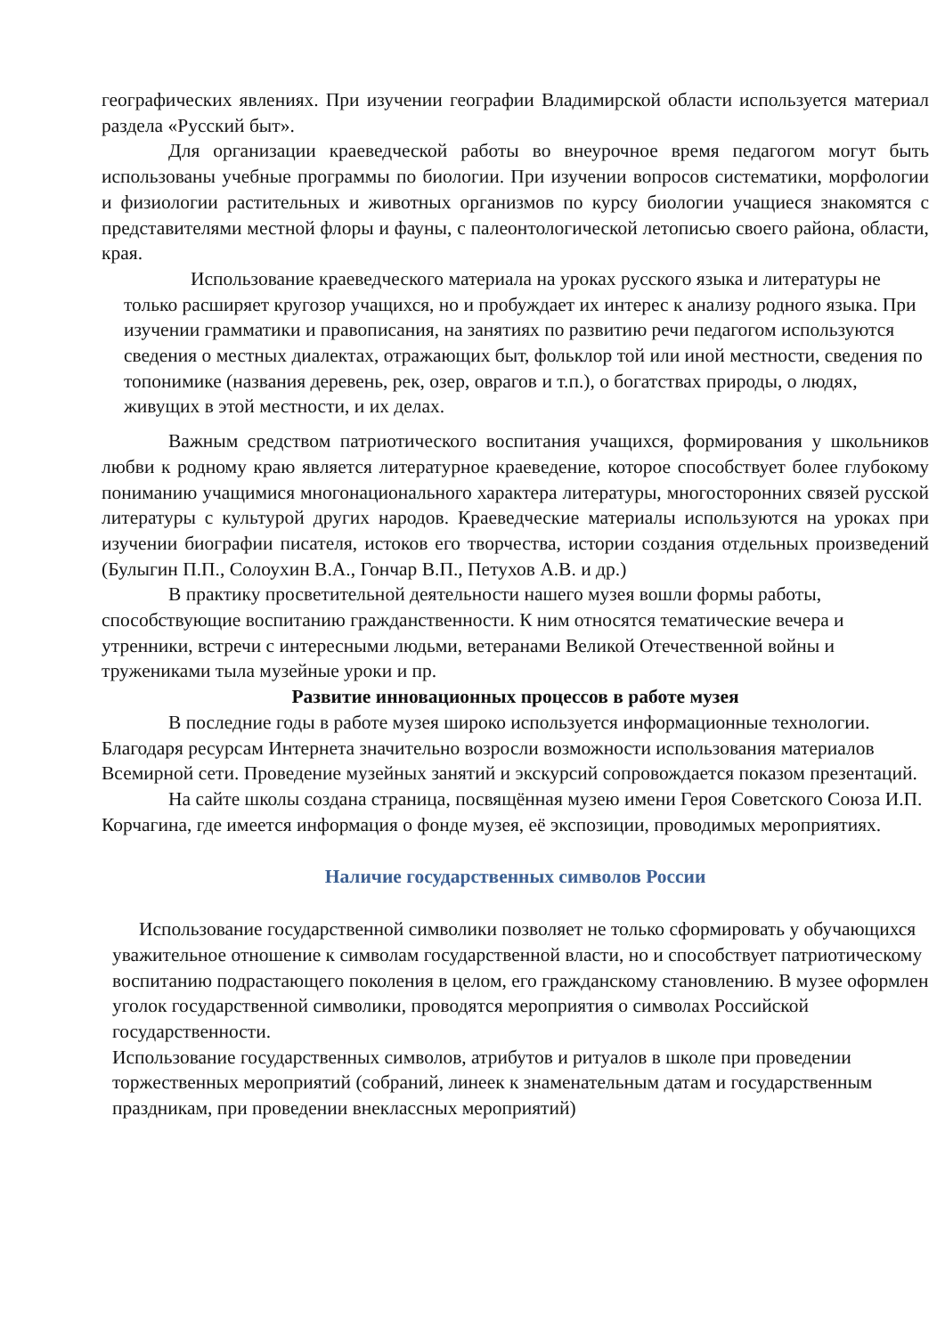географических явлениях. При изучении географии Владимирской области используется материал раздела «Русский быт».
Для организации краеведческой работы во внеурочное время педагогом могут быть использованы учебные программы по биологии. При изучении вопросов систематики, морфологии и физиологии растительных и животных организмов по курсу биологии учащиеся знакомятся с представителями местной флоры и фауны, с палеонтологической летописью своего района, области, края.
Использование краеведческого материала на уроках русского языка и литературы не только расширяет кругозор учащихся, но и пробуждает их интерес к анализу родного языка. При изучении грамматики и правописания, на занятиях по развитию речи педагогом используются сведения о местных диалектах, отражающих быт, фольклор той или иной местности, сведения по топонимике (названия деревень, рек, озер, оврагов и т.п.), о богатствах природы, о людях, живущих в этой местности, и их делах.
Важным средством патриотического воспитания учащихся, формирования у школьников любви к родному краю является литературное краеведение, которое способствует более глубокому пониманию учащимися многонационального характера литературы, многосторонних связей русской литературы с культурой других народов. Краеведческие материалы используются на уроках при изучении биографии писателя, истоков его творчества, истории создания отдельных произведений (Булыгин П.П., Солоухин В.А., Гончар В.П., Петухов А.В. и др.)
В практику просветительной деятельности нашего музея вошли формы работы, способствующие воспитанию гражданственности. К ним относятся тематические вечера и утренники, встречи с интересными людьми, ветеранами Великой Отечественной войны и тружениками тыла музейные уроки и пр.
Развитие инновационных процессов в работе музея
В последние годы в работе музея широко используется информационные технологии. Благодаря ресурсам Интернета значительно возросли возможности использования материалов Всемирной сети. Проведение музейных занятий и экскурсий сопровождается показом презентаций.
На сайте школы создана страница, посвящённая музею имени Героя Советского Союза И.П. Корчагина, где имеется информация о фонде музея, её экспозиции, проводимых мероприятиях.
Наличие государственных символов России
Использование государственной символики позволяет не только сформировать у обучающихся уважительное отношение к символам государственной власти, но и способствует патриотическому воспитанию подрастающего поколения в целом, его гражданскому становлению. В музее оформлен уголок государственной символики, проводятся мероприятия о символах Российской государственности.
Использование государственных символов, атрибутов и ритуалов в школе при проведении торжественных мероприятий (собраний, линеек к знаменательным датам и государственным праздникам, при проведении внеклассных мероприятий)